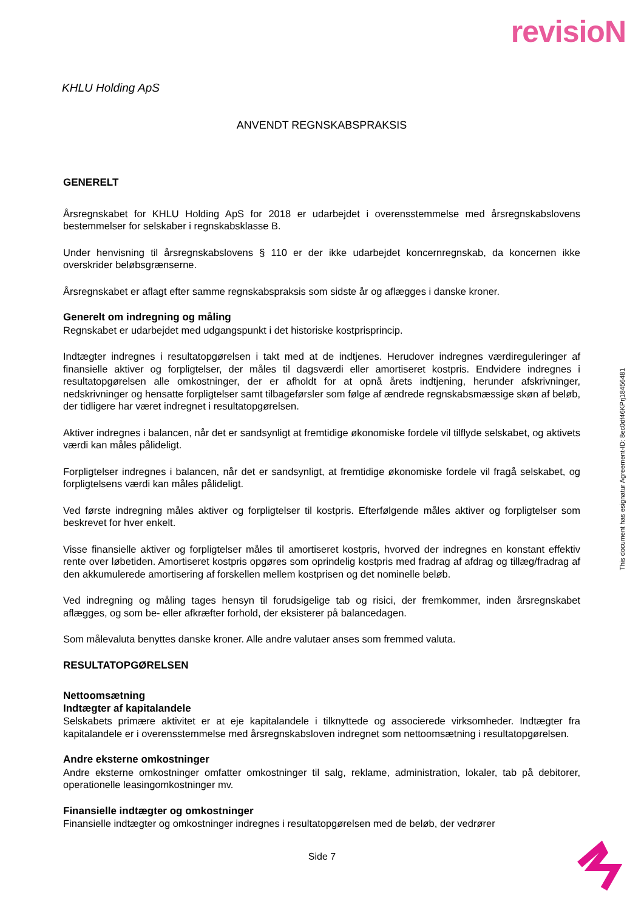revisioN
KHLU Holding ApS
ANVENDT REGNSKABSPRAKSIS
GENERELT
Årsregnskabet for KHLU Holding ApS for 2018 er udarbejdet i overensstemmelse med årsregnskabslovens bestemmelser for selskaber i regnskabsklasse B.
Under henvisning til årsregnskabslovens § 110 er der ikke udarbejdet koncernregnskab, da koncernen ikke overskrider beløbsgrænserne.
Årsregnskabet er aflagt efter samme regnskabspraksis som sidste år og aflægges i danske kroner.
Generelt om indregning og måling
Regnskabet er udarbejdet med udgangspunkt i det historiske kostprisprincip.
Indtægter indregnes i resultatopgørelsen i takt med at de indtjenes. Herudover indregnes værdireguleringer af finansielle aktiver og forpligtelser, der måles til dagsværdi eller amortiseret kostpris. Endvidere indregnes i resultatopgørelsen alle omkostninger, der er afholdt for at opnå årets indtjening, herunder afskrivninger, nedskrivninger og hensatte forpligtelser samt tilbageførsler som følge af ændrede regnskabsmæssige skøn af beløb, der tidligere har været indregnet i resultatopgørelsen.
Aktiver indregnes i balancen, når det er sandsynligt at fremtidige økonomiske fordele vil tilflyde selskabet, og aktivets værdi kan måles pålideligt.
Forpligtelser indregnes i balancen, når det er sandsynligt, at fremtidige økonomiske fordele vil fragå selskabet, og forpligtelsens værdi kan måles pålideligt.
Ved første indregning måles aktiver og forpligtelser til kostpris. Efterfølgende måles aktiver og forpligtelser som beskrevet for hver enkelt.
Visse finansielle aktiver og forpligtelser måles til amortiseret kostpris, hvorved der indregnes en konstant effektiv rente over løbetiden. Amortiseret kostpris opgøres som oprindelig kostpris med fradrag af afdrag og tillæg/fradrag af den akkumulerede amortisering af forskellen mellem kostprisen og det nominelle beløb.
Ved indregning og måling tages hensyn til forudsigelige tab og risici, der fremkommer, inden årsregnskabet aflægges, og som be- eller afkræfter forhold, der eksisterer på balancedagen.
Som målevaluta benyttes danske kroner. Alle andre valutaer anses som fremmed valuta.
RESULTATOPGØRELSEN
Nettoomsætning
Indtægter af kapitalandele
Selskabets primære aktivitet er at eje kapitalandele i tilknyttede og associerede virksomheder. Indtægter fra kapitalandele er i overensstemmelse med årsregnskabsloven indregnet som nettoomsætning i resultatopgørelsen.
Andre eksterne omkostninger
Andre eksterne omkostninger omfatter omkostninger til salg, reklame, administration, lokaler, tab på debitorer, operationelle leasingomkostninger mv.
Finansielle indtægter og omkostninger
Finansielle indtægter og omkostninger indregnes i resultatopgørelsen med de beløb, der vedrører
This document has esignatur Agreement-ID: 8ec0df46KPrj18456481
Side 7